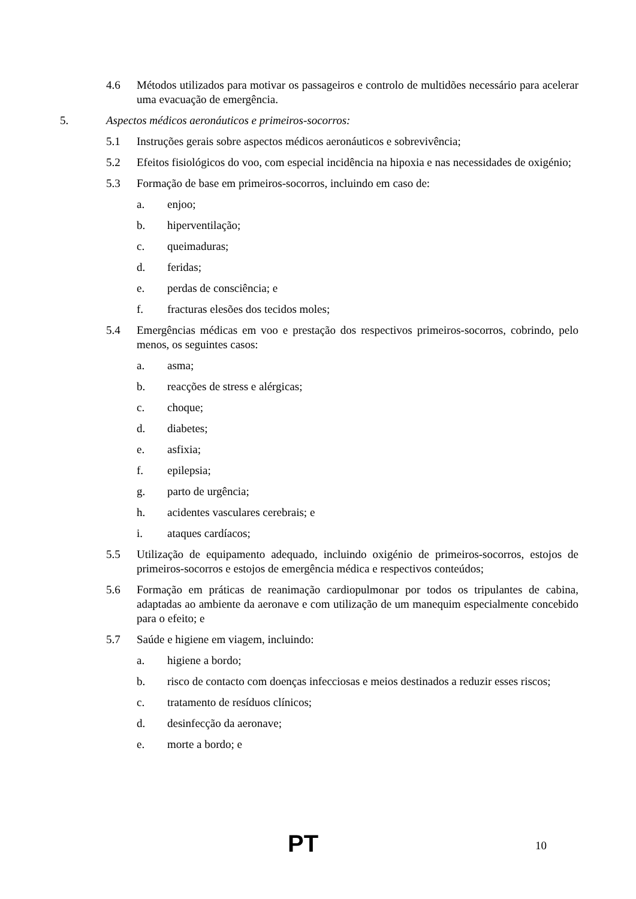4.6 Métodos utilizados para motivar os passageiros e controlo de multidões necessário para acelerar uma evacuação de emergência.
5. Aspectos médicos aeronáuticos e primeiros-socorros:
5.1 Instruções gerais sobre aspectos médicos aeronáuticos e sobrevivência;
5.2 Efeitos fisiológicos do voo, com especial incidência na hipoxia e nas necessidades de oxigénio;
5.3 Formação de base em primeiros-socorros, incluindo em caso de:
a. enjoo;
b. hiperventilação;
c. queimaduras;
d. feridas;
e. perdas de consciência; e
f. fracturas elesões dos tecidos moles;
5.4 Emergências médicas em voo e prestação dos respectivos primeiros-socorros, cobrindo, pelo menos, os seguintes casos:
a. asma;
b. reacções de stress e alérgicas;
c. choque;
d. diabetes;
e. asfixia;
f. epilepsia;
g. parto de urgência;
h. acidentes vasculares cerebrais; e
i. ataques cardíacos;
5.5 Utilização de equipamento adequado, incluindo oxigénio de primeiros-socorros, estojos de primeiros-socorros e estojos de emergência médica e respectivos conteúdos;
5.6 Formação em práticas de reanimação cardiopulmonar por todos os tripulantes de cabina, adaptadas ao ambiente da aeronave e com utilização de um manequim especialmente concebido para o efeito; e
5.7 Saúde e higiene em viagem, incluindo:
a. higiene a bordo;
b. risco de contacto com doenças infecciosas e meios destinados a reduzir esses riscos;
c. tratamento de resíduos clínicos;
d. desinfecção da aeronave;
e. morte a bordo; e
PT 10